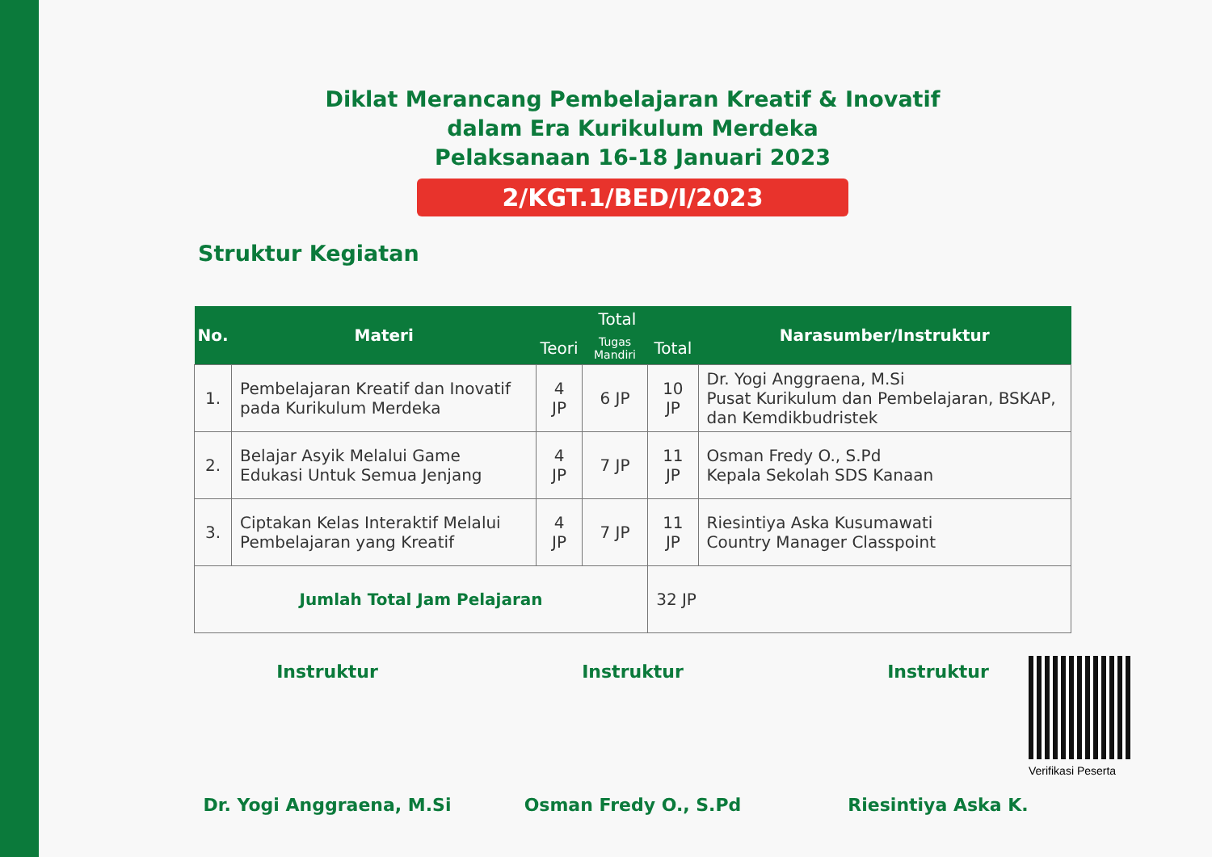Diklat Merancang Pembelajaran Kreatif & Inovatif
dalam Era Kurikulum Merdeka
Pelaksanaan 16-18 Januari 2023
2/KGT.1/BED/I/2023
Struktur Kegiatan
| No. | Materi | Total | | | Narasumber/Instruktur |
| --- | --- | --- | --- | --- | --- |
| | | Teori | Tugas Mandiri | Total | |
| 1. | Pembelajaran Kreatif dan Inovatif pada Kurikulum Merdeka | 4 JP | 6 JP | 10 JP | Dr. Yogi Anggraena, M.Si Pusat Kurikulum dan Pembelajaran, BSKAP, dan Kemdikbudristek |
| 2. | Belajar Asyik Melalui Game Edukasi Untuk Semua Jenjang | 4 JP | 7 JP | 11 JP | Osman Fredy O., S.Pd Kepala Sekolah SDS Kanaan |
| 3. | Ciptakan Kelas Interaktif Melalui Pembelajaran yang Kreatif | 4 JP | 7 JP | 11 JP | Riesintiya Aska Kusumawati Country Manager Classpoint |
| Jumlah Total Jam Pelajaran | | | | 32 JP | |
Instruktur
Dr. Yogi Anggraena, M.Si
Instruktur
Osman Fredy O., S.Pd
Instruktur
Riesintiya Aska K.
Verifikasi Peserta